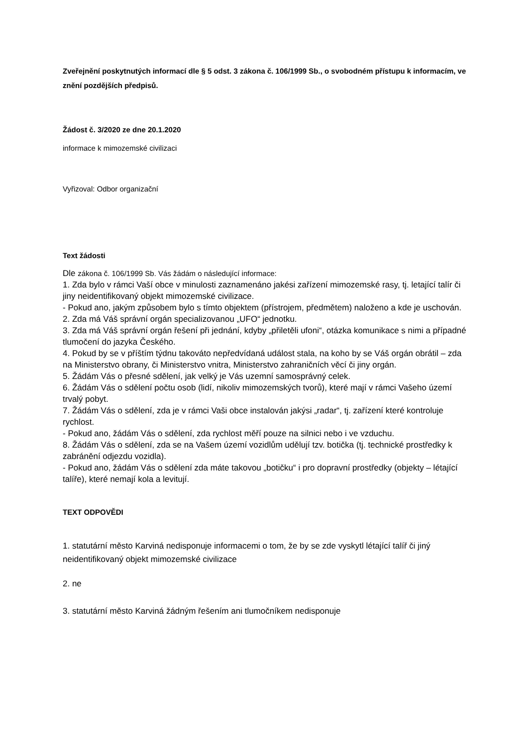Zveřejnění poskytnutých informací dle § 5 odst. 3 zákona č. 106/1999 Sb., o svobodném přístupu k informacím, ve znění pozdějších předpisů.
Žádost č. 3/2020 ze dne 20.1.2020
informace k mimozemské civilizaci
Vyřizoval: Odbor organizační
Text žádosti
Dle zákona č. 106/1999 Sb. Vás žádám o následující informace:
1. Zda bylo v rámci Vaší obce v minulosti zaznamenáno jakési zařízení mimozemské rasy, tj. letající talír či jiny neidentifikovaný objekt mimozemské civilizace.
- Pokud ano, jakým způsobem bylo s tímto objektem (přístrojem, předmětem) naloženo a kde je uschován.
2. Zda má Váš správní orgán specializovanou „UFO“ jednotku.
3. Zda má Váš správní orgán řešení při jednání, kdyby „přiletěli ufoni“, otázka komunikace s nimi a případné tlumočení do jazyka Českého.
4. Pokud by se v příštím týdnu takováto nepředvídaná událost stala, na koho by se Váš orgán obrátil – zda na Ministerstvo obrany, či Ministerstvo vnitra, Ministerstvo zahraničních věcí či jiny orgán.
5. Žádám Vás o přesné sdělení, jak velký je Vás uzemní samosprávný celek.
6. Žádám Vás o sdělení počtu osob (lidí, nikoliv mimozemských tvorů), které mají v rámci Vašeho území trvalý pobyt.
7. Žádám Vás o sdělení, zda je v rámci Vaši obce instalován jakýsi „radar“, tj. zařízení které kontroluje rychlost.
- Pokud ano, žádám Vás o sdělení, zda rychlost měří pouze na silnici nebo i ve vzduchu.
8. Žádám Vás o sdělení, zda se na Vašem území vozidlům udělují tzv. botička (tj. technické prostředky k zabránění odjezdu vozidla).
- Pokud ano, žádám Vás o sdělení zda máte takovou „botičku“ i pro dopravní prostředky (objekty – létající talíře), které nemají kola a levitují.
TEXT ODPOVĚDI
1. statutární město Karviná nedisponuje informacemi o tom, že by se zde vyskytl létající talíř či jiný neidentifikovaný objekt mimozemské civilizace
2. ne
3. statutární město Karviná žádným řešením ani tlumočníkem nedisponuje